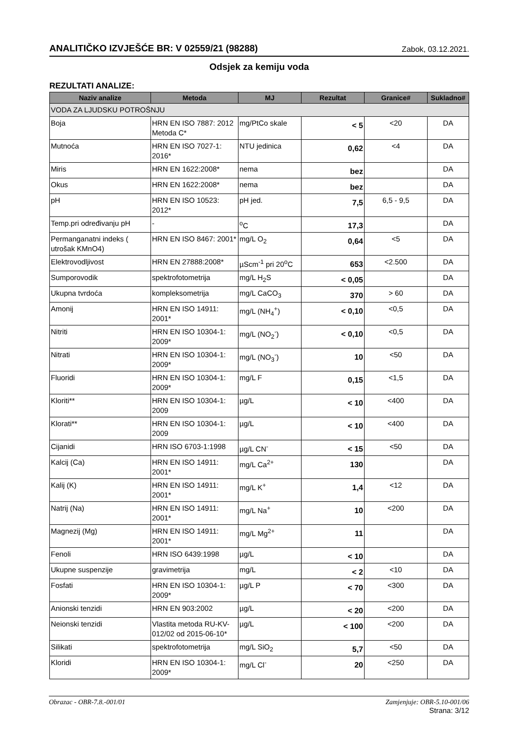ANALITIČKO IZVJEŠĆE BR: V 02559/21 (98288) Zabok, 03.12.2021.
Odsjek za kemiju voda
REZULTATI ANALIZE:
| Naziv analize | Metoda | MJ | Rezultat | Granice# | Sukladno# |
| --- | --- | --- | --- | --- | --- |
| VODA ZA LJUDSKU POTROŠNJU | | | | | |
| Boja | HRN EN ISO 7887: 2012 Metoda C* | mg/PtCo skale | < 5 | <20 | DA |
| Mutnoća | HRN EN ISO 7027-1: 2016* | NTU jedinica | 0,62 | <4 | DA |
| Miris | HRN EN 1622:2008* | nema | bez | | DA |
| Okus | HRN EN 1622:2008* | nema | bez | | DA |
| pH | HRN EN ISO 10523: 2012* | pH jed. | 7,5 | 6,5 - 9,5 | DA |
| Temp.pri određivanju pH | - | <sup>o</sup> C | 17,3 | | DA |
| Permanganatni indeks ( utrošak KMnO4) | HRN EN ISO 8467: 2001* | mg/L O<sub>2</sub> | 0,64 | <5 | DA |
| Elektrovodljivost | HRN EN 27888:2008* | µScm<sup>-1</sup> pri 20<sup>o</sup>C | 653 | <2.500 | DA |
| Sumporovodik | spektrofotometrija | mg/L H<sub>2</sub>S | < 0,05 | | DA |
| Ukupna tvrdoća | kompleksometrija | mg/L CaCO<sub>3</sub> | 370 | > 60 | DA |
| Amonij | HRN EN ISO 14911: 2001* | mg/L (NH<sub>4</sub><sup>+</sup>) | < 0,10 | <0,5 | DA |
| Nitriti | HRN EN ISO 10304-1: 2009* | mg/L (NO<sub>2</sub><sup>-</sup>) | < 0,10 | <0,5 | DA |
| Nitrati | HRN EN ISO 10304-1: 2009* | mg/L (NO<sub>3</sub><sup>-</sup>) | 10 | <50 | DA |
| Fluoridi | HRN EN ISO 10304-1: 2009* | mg/L F | 0,15 | <1,5 | DA |
| Kloriti** | HRN EN ISO 10304-1: 2009 | µg/L | < 10 | <400 | DA |
| Klorati** | HRN EN ISO 10304-1: 2009 | µg/L | < 10 | <400 | DA |
| Cijanidi | HRN ISO 6703-1:1998 | µg/L CN<sup>-</sup> | < 15 | <50 | DA |
| Kalcij (Ca) | HRN EN ISO 14911: 2001* | mg/L Ca<sup>2+</sup> | 130 | | DA |
| Kalij (K) | HRN EN ISO 14911: 2001* | mg/L K<sup>+</sup> | 1,4 | <12 | DA |
| Natrij (Na) | HRN EN ISO 14911: 2001* | mg/L Na<sup>+</sup> | 10 | <200 | DA |
| Magnezij (Mg) | HRN EN ISO 14911: 2001* | mg/L Mg<sup>2+</sup> | 11 | | DA |
| Fenoli | HRN ISO 6439:1998 | µg/L | < 10 | | DA |
| Ukupne suspenzije | gravimetrija | mg/L | < 2 | <10 | DA |
| Fosfati | HRN EN ISO 10304-1: 2009* | µg/L P | < 70 | <300 | DA |
| Anionski tenzidi | HRN EN 903:2002 | µg/L | < 20 | <200 | DA |
| Neionski tenzidi | Vlastita metoda RU-KV-012/02 od 2015-06-10* | µg/L | < 100 | <200 | DA |
| Silikati | spektrofotometrija | mg/L SiO<sub>2</sub> | 5,7 | <50 | DA |
| Kloridi | HRN EN ISO 10304-1: 2009* | mg/L Cl<sup>-</sup> | 20 | <250 | DA |
Obrazac - OBR-7.8.-001/01 Zamjenjuje: OBR-5.10-001/06
Strana: 3/12